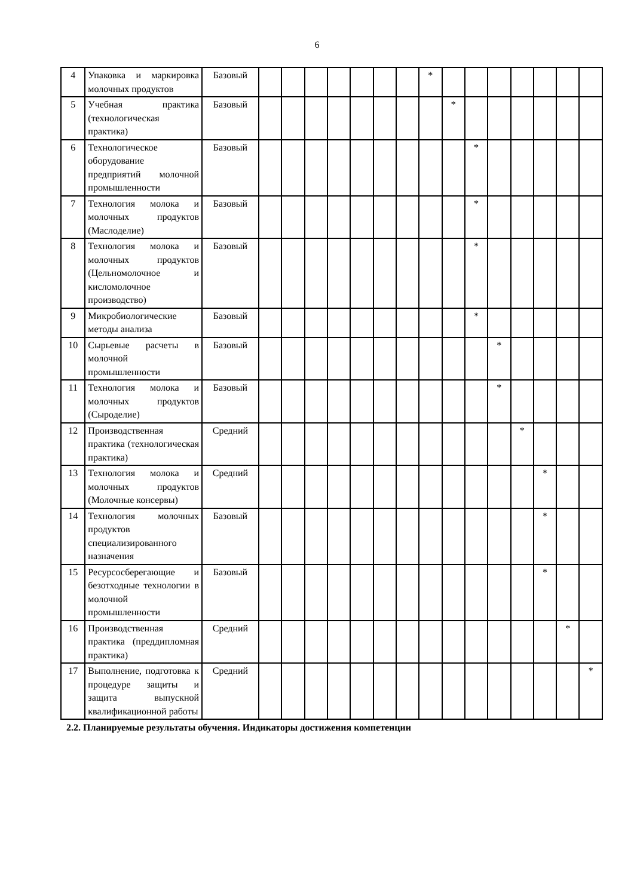6
| 4 | Упаковка и маркировка молочных продуктов | Базовый | | | | | | | | * | | | | | | | |
| 5 | Учебная практика (технологическая практика) | Базовый | | | | | | | | | * | | | | | | |
| 6 | Технологическое оборудование предприятий молочной промышленности | Базовый | | | | | | | | | | * | | | | | |
| 7 | Технология молока и молочных продуктов (Маслоделие) | Базовый | | | | | | | | | | * | | | | | |
| 8 | Технология молока и молочных продуктов (Цельномолочное и кисломолочное производство) | Базовый | | | | | | | | | | * | | | | | |
| 9 | Микробиологические методы анализа | Базовый | | | | | | | | | | * | | | | | |
| 10 | Сырьевые расчеты в молочной промышленности | Базовый | | | | | | | | | | | * | | | | |
| 11 | Технология молока и молочных продуктов (Сыроделие) | Базовый | | | | | | | | | | | * | | | | |
| 12 | Производственная практика (технологическая практика) | Средний | | | | | | | | | | | | * | | | |
| 13 | Технология молока и молочных продуктов (Молочные консервы) | Средний | | | | | | | | | | | | | * | | |
| 14 | Технология молочных продуктов специализированного назначения | Базовый | | | | | | | | | | | | | * | | |
| 15 | Ресурсосберегающие и безотходные технологии в молочной промышленности | Базовый | | | | | | | | | | | | | * | | |
| 16 | Производственная практика (преддипломная практика) | Средний | | | | | | | | | | | | | | * | |
| 17 | Выполнение, подготовка к процедуре защиты и защита выпускной квалификационной работы | Средний | | | | | | | | | | | | | | | * |
2.2. Планируемые результаты обучения. Индикаторы достижения компетенции